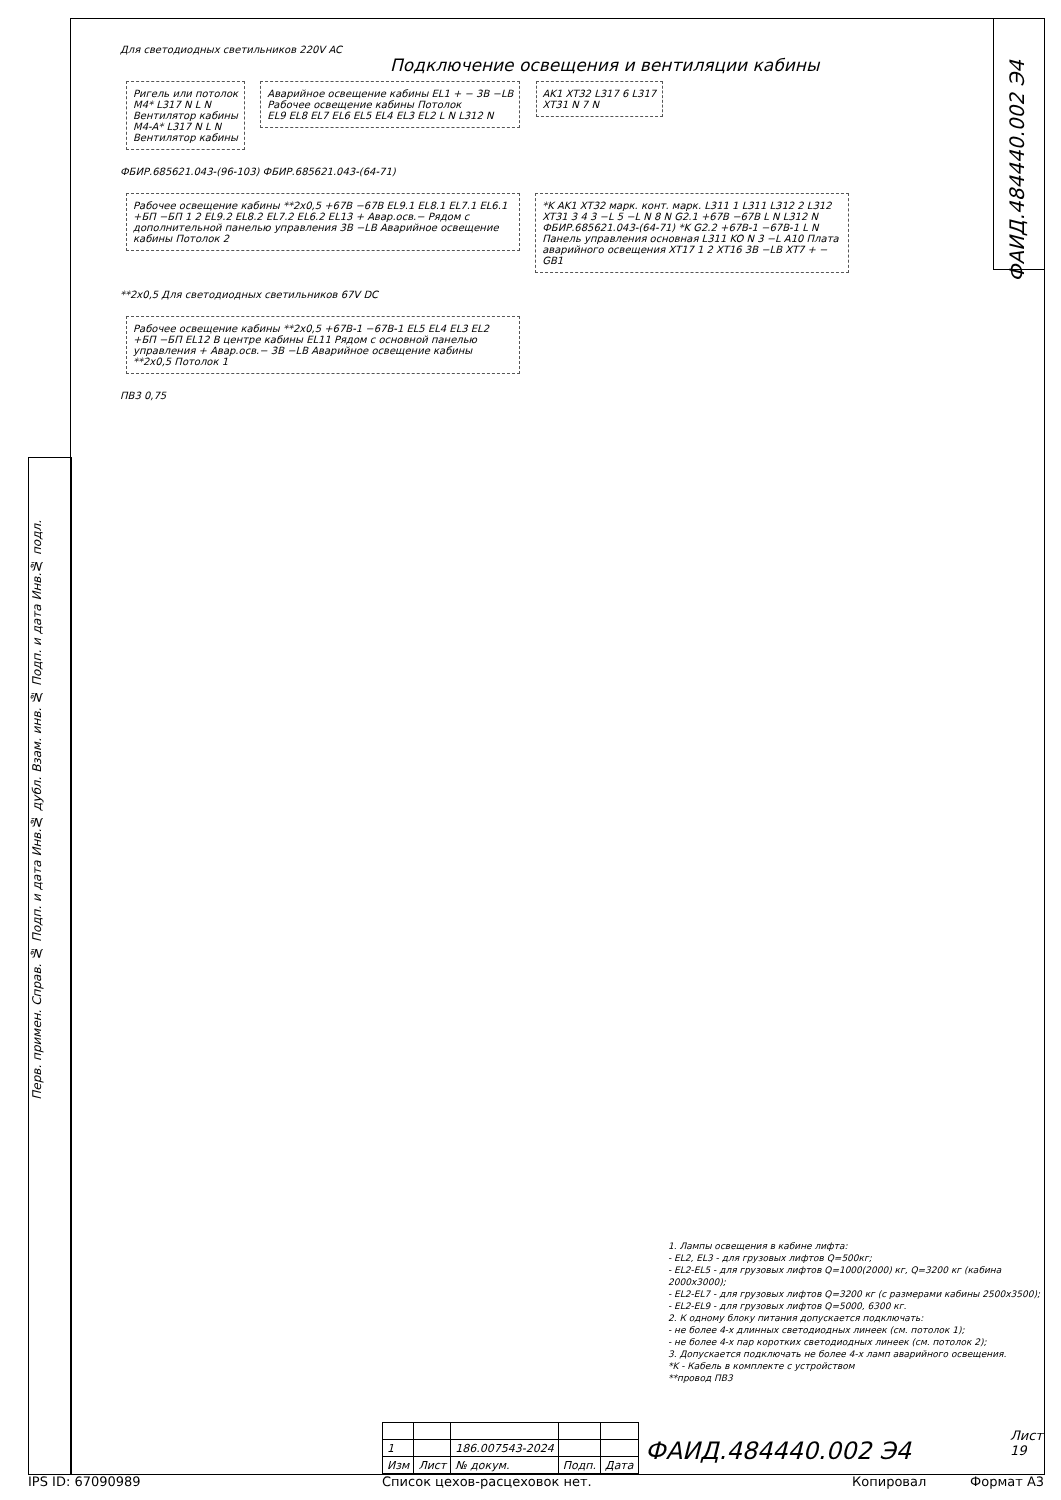Для светодиодных светильников 220V AC
Подключение освещения и вентиляции кабины
Ригель или потолок
M4* L317 N L N
Вентилятор кабины
M4-A* L317 N L N
Вентилятор кабины
Аварийное освещение кабины EL1 + − 3B −LB
Рабочее освещение кабины Потолок
EL9 EL8 EL7 EL6 EL5 EL4 EL3 EL2 L N L312 N
AK1 XT32 L317 6 L317
XT31 N 7 N
ФБИР.685621.043-(96-103) ФБИР.685621.043-(64-71)
Рабочее освещение кабины **2x0,5 +67B −67B EL9.1 EL8.1 EL7.1 EL6.1 +БП −БП 1 2 EL9.2 EL8.2 EL7.2 EL6.2 EL13 + Авар.осв.− Рядом с дополнительной панелью управления 3B −LB Аварийное освещение кабины Потолок 2
*K AK1 XT32 марк. конт. марк. L311 1 L311 L312 2 L312 XT31 3 4 3 −L 5 −L N 8 N G2.1 +67B −67B L N L312 N ФБИР.685621.043-(64-71) *K G2.2 +67B-1 −67B-1 L N Панель управления основная L311 KO N 3 −L A10 Плата аварийного освещения XT17 1 2 XT16 3B −LB XT7 + − GB1
**2x0,5 Для светодиодных светильников 67V DC
Рабочее освещение кабины **2x0,5 +67B-1 −67B-1 EL5 EL4 EL3 EL2 +БП −БП EL12 В центре кабины EL11 Рядом с основной панелью управления + Авар.осв.− 3B −LB Аварийное освещение кабины **2x0,5 Потолок 1
ПВ3 0,75
ФАИД.484440.002 Э4
1. Лампы освещения в кабине лифта:
- EL2, EL3 - для грузовых лифтов Q=500кг;
- EL2-EL5 - для грузовых лифтов Q=1000(2000) кг, Q=3200 кг (кабина 2000x3000);
- EL2-EL7 - для грузовых лифтов Q=3200 кг (с размерами кабины 2500x3500);
- EL2-EL9 - для грузовых лифтов Q=5000, 6300 кг.
2. К одному блоку питания допускается подключать:
- не более 4-х длинных светодиодных линеек (см. потолок 1);
- не более 4-х пар коротких светодиодных линеек (см. потолок 2);
3. Допускается подключать не более 4-х ламп аварийного освещения.
*K - Кабель в комплекте с устройством
**провод ПВ3
| 1 | | 186.007543-2024 | | |
| Изм | Лист | № докум. | Подп. | Дата |
ФАИД.484440.002 Э4
Лист
19
Перв. примен. Справ. № Подп. и дата Инв.№ дубл. Взам. инв. № Подп. и дата Инв.№ подл.
IPS ID: 67090989 Список цехов-расцеховок нет. Копировал Формат A3